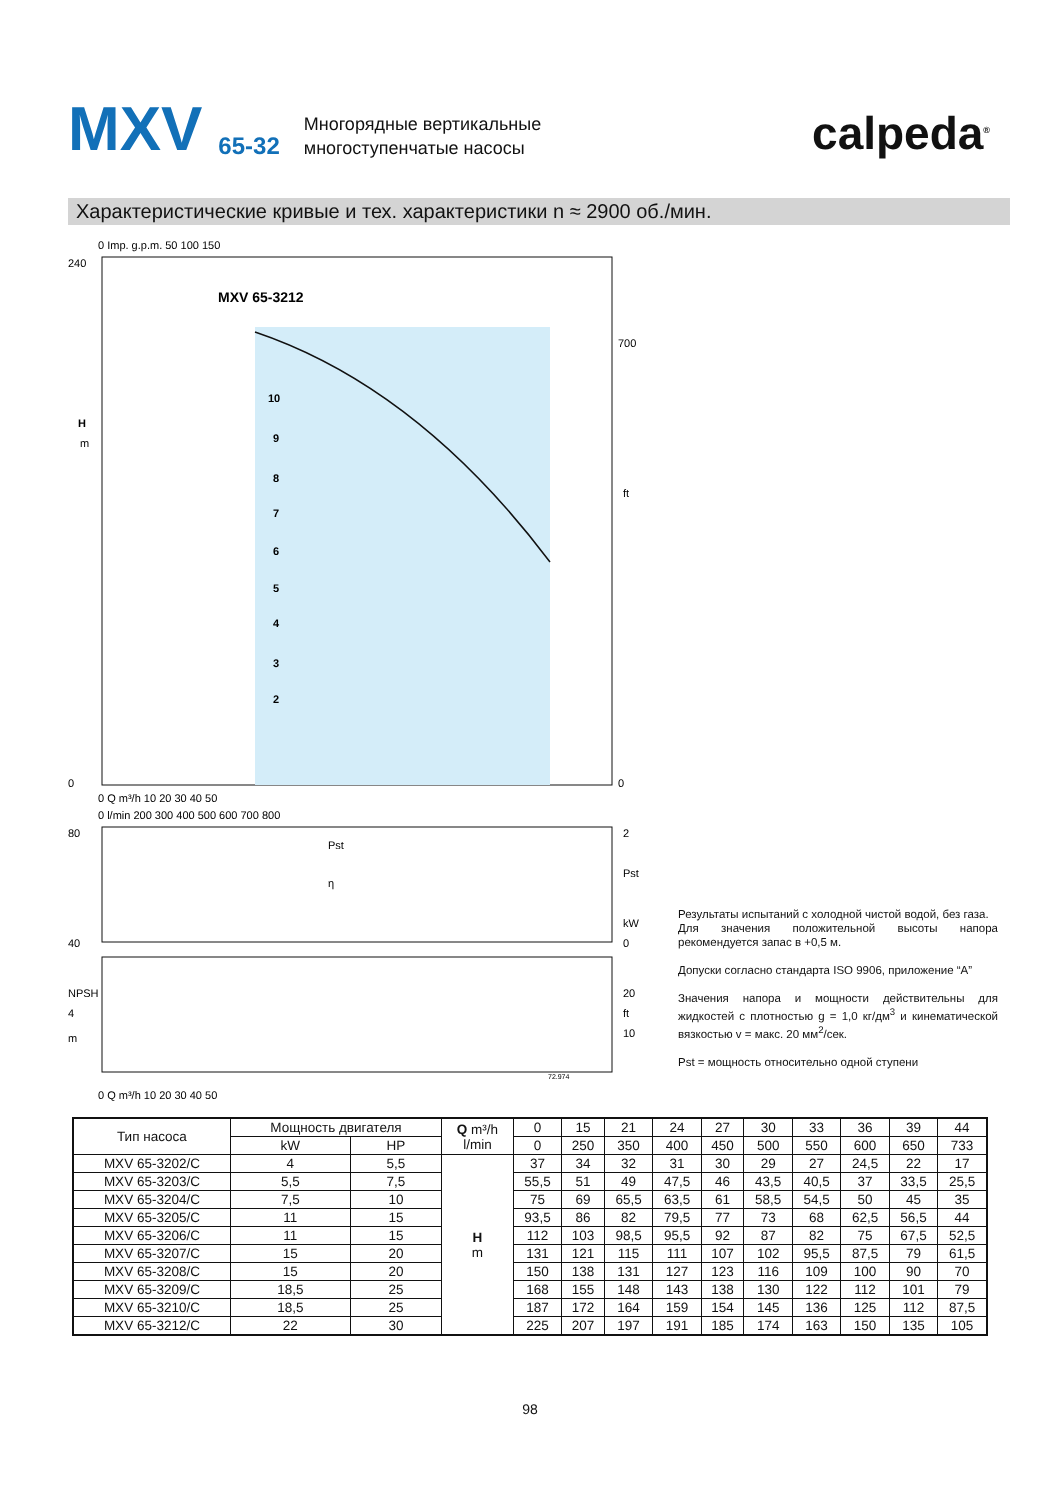MXV 65-32 Многорядные вертикальные
многоступенчатые насосы calpeda<sup>®</sup>
Характеристические кривые и тех. характеристики n ≈ 2900 об./мин.
0 Imp. g.p.m. 50 100 150
MXV 65-3212
240
0
H
m
700
0
ft
10
9
8
7
6
5
4
3
2
0 Q m³/h 10 20 30 40 50
0 l/min 200 300 400 500 600 700 800
Pst
η
80
40
2
0
Pst
kW
NPSH
4
m
20
ft
10
72.974
0 Q m³/h 10 20 30 40 50
Результаты испытаний с холодной чистой водой, без газа.
Для значения положительной высоты напора рекомендуется запас в +0,5 м.
Допуски согласно стандарта ISO 9906, приложение “A”
Значения напора и мощности действительны для жидкостей с плотностью g = 1,0 кг/дм<sup>3</sup> и кинематической вязкостью v = макс. 20 мм<sup>2</sup>/сек.
Pst = мощность относительно одной ступени
| Тип насоса | Мощность двигателя | | Q m³/h l/min | 0 | 15 | 21 | 24 | 27 | 30 | 33 | 36 | 39 | 44 |
| --- | --- | --- | --- | --- | --- | --- | --- | --- | --- | --- | --- | --- | --- |
| | kW | HP | | 0 | 250 | 350 | 400 | 450 | 500 | 550 | 600 | 650 | 733 |
| MXV 65-3202/C | 4 | 5,5 | H m | 37 | 34 | 32 | 31 | 30 | 29 | 27 | 24,5 | 22 | 17 |
| MXV 65-3203/C | 5,5 | 7,5 | | 55,5 | 51 | 49 | 47,5 | 46 | 43,5 | 40,5 | 37 | 33,5 | 25,5 |
| MXV 65-3204/C | 7,5 | 10 | | 75 | 69 | 65,5 | 63,5 | 61 | 58,5 | 54,5 | 50 | 45 | 35 |
| MXV 65-3205/C | 11 | 15 | | 93,5 | 86 | 82 | 79,5 | 77 | 73 | 68 | 62,5 | 56,5 | 44 |
| MXV 65-3206/C | 11 | 15 | | 112 | 103 | 98,5 | 95,5 | 92 | 87 | 82 | 75 | 67,5 | 52,5 |
| MXV 65-3207/C | 15 | 20 | | 131 | 121 | 115 | 111 | 107 | 102 | 95,5 | 87,5 | 79 | 61,5 |
| MXV 65-3208/C | 15 | 20 | | 150 | 138 | 131 | 127 | 123 | 116 | 109 | 100 | 90 | 70 |
| MXV 65-3209/C | 18,5 | 25 | | 168 | 155 | 148 | 143 | 138 | 130 | 122 | 112 | 101 | 79 |
| MXV 65-3210/C | 18,5 | 25 | | 187 | 172 | 164 | 159 | 154 | 145 | 136 | 125 | 112 | 87,5 |
| MXV 65-3212/C | 22 | 30 | | 225 | 207 | 197 | 191 | 185 | 174 | 163 | 150 | 135 | 105 |
98